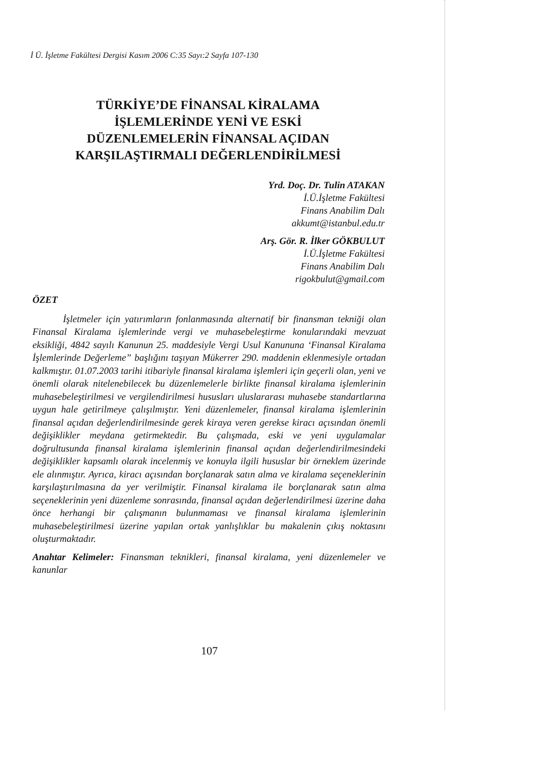İ Ü. İşletme Fakültesi Dergisi Kasım 2006 C:35 Sayı:2 Sayfa 107-130
TÜRKİYE’DE FİNANSAL KİRALAMA
İŞLEMLERİNDE YENİ VE ESKİ
DÜZENLEMELERİN FİNANSAL AÇIDAN
KARŞILAŞTIRMALI DEĞERLENDİRİLMESİ
Yrd. Doç. Dr. Tulin ATAKAN
İ.Ü.İşletme Fakültesi
Finans Anabilim Dalı
akkumt@istanbul.edu.tr
Arş. Gör. R. İlker GÖKBULUT
İ.Ü.İşletme Fakültesi
Finans Anabilim Dalı
rigokbulut@gmail.com
ÖZET
İşletmeler için yatırımların fonlanmasında alternatif bir finansman tekniği olan Finansal Kiralama işlemlerinde vergi ve muhasebeleştirme konularındaki mevzuat eksikliği, 4842 sayılı Kanunun 25. maddesiyle Vergi Usul Kanununa ‘Finansal Kiralama İşlemlerinde Değerleme” başlığını taşıyan Mükerrer 290. maddenin eklenmesiyle ortadan kalkmıştır. 01.07.2003 tarihi itibariyle finansal kiralama işlemleri için geçerli olan, yeni ve önemli olarak nitelenebilecek bu düzenlemelerle birlikte finansal kiralama işlemlerinin muhasebeleştirilmesi ve vergilendirilmesi hususları uluslararası muhasebe standartlarına uygun hale getirilmeye çalışılmıştır. Yeni düzenlemeler, finansal kiralama işlemlerinin finansal açıdan değerlendirilmesinde gerek kiraya veren gerekse kiracı açısından önemli değişiklikler meydana getirmektedir. Bu çalışmada, eski ve yeni uygulamalar doğrultusunda finansal kiralama işlemlerinin finansal açıdan değerlendirilmesindeki değişiklikler kapsamlı olarak incelenmiş ve konuyla ilgili hususlar bir örneklem üzerinde ele alınmıştır. Ayrıca, kiracı açısından borçlanarak satın alma ve kiralama seçeneklerinin karşılaştırılmasına da yer verilmiştir. Finansal kiralama ile borçlanarak satın alma seçeneklerinin yeni düzenleme sonrasında, finansal açıdan değerlendirilmesi üzerine daha önce herhangi bir çalışmanın bulunmaması ve finansal kiralama işlemlerinin muhasebeleştirilmesi üzerine yapılan ortak yanlışlıklar bu makalenin çıkış noktasını oluşturmaktadır.
Anahtar Kelimeler: Finansman teknikleri, finansal kiralama, yeni düzenlemeler ve kanunlar
107